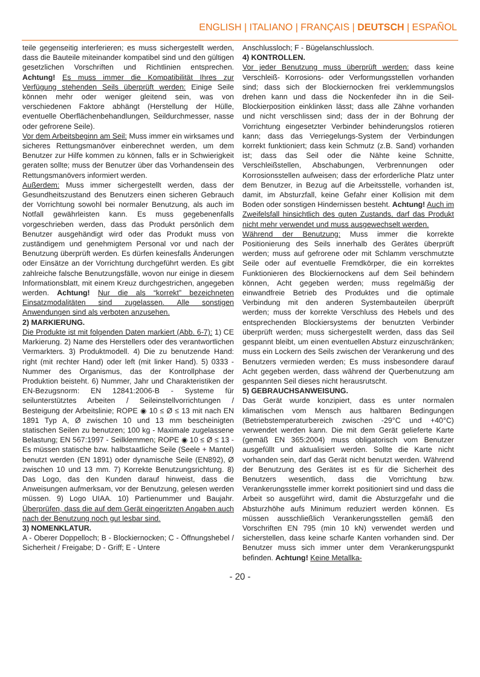ENGLISH | ITALIANO | FRANÇAIS | DEUTSCH | ESPAÑOL
teile gegenseitig interferieren; es muss sichergestellt werden, dass die Bauteile miteinander kompatibel sind und den gültigen gesetzlichen Vorschriften und Richtlinien entsprechen. Achtung! Es muss immer die Kompatibilität Ihres zur Verfügung stehenden Seils überprüft werden: Einige Seile können mehr oder weniger gleitend sein, was von verschiedenen Faktore abhängt (Herstellung der Hülle, eventuelle Oberflächenbehandlungen, Seildurchmesser, nasse oder gefrorene Seile).
Vor dem Arbeitsbeginn am Seil: Muss immer ein wirksames und sicheres Rettungsmanöver einberechnet werden, um dem Benutzer zur Hilfe kommen zu können, falls er in Schwierigkeit geraten sollte; muss der Benutzer über das Vorhandensein des Rettungsmanövers informiert werden.
Außerdem: Muss immer sichergestellt werden, dass der Gesundheitszustand des Benutzers einen sicheren Gebrauch der Vorrichtung sowohl bei normaler Benutzung, als auch im Notfall gewährleisten kann. Es muss gegebenenfalls vorgeschrieben werden, dass das Produkt persönlich dem Benutzer ausgehändigt wird oder das Produkt muss von zuständigem und genehmigtem Personal vor und nach der Benutzung überprüft werden. Es dürfen keinesfalls Änderungen oder Einsätze an der Vorrichtung durchgeführt werden. Es gibt zahlreiche falsche Benutzungsfälle, wovon nur einige in diesem Informationsblatt, mit einem Kreuz durchgestrichen, angegeben werden. Achtung! Nur die als “korrekt” bezeichneten Einsatzmodalitäten sind zugelassen. Alle sonstigen Anwendungen sind als verboten anzusehen.
2) MARKIERUNG.
Die Produkte ist mit folgenden Daten markiert (Abb. 6-7): 1) CE Markierung. 2) Name des Herstellers oder des verantwortlichen Vermarkters. 3) Produktmodell. 4) Die zu benutzende Hand: right (mit rechter Hand) oder left (mit linker Hand). 5) 0333 - Nummer des Organismus, das der Kontrollphase der Produktion beisteht. 6) Nummer, Jahr und Charakteristiken der EN-Bezugsnorm: EN 12841:2006-B - Systeme für seilunterstütztes Arbeiten / Seileinstellvorrichtungen / Besteigung der Arbeitslinie; ROPE ◉ 10 ≤ Ø ≤ 13 mit nach EN 1891 Typ A, Ø zwischen 10 und 13 mm bescheinigten statischen Seilen zu benutzen; 100 kg - Maximale zugelassene Belastung; EN 567:1997 - Seilklemmen; ROPE ◉ 10 ≤ Ø ≤ 13 - Es müssen statische bzw. halbstaatliche Seile (Seele + Mantel) benutzt werden (EN 1891) oder dynamische Seile (EN892), Ø zwischen 10 und 13 mm. 7) Korrekte Benutzungsrichtung. 8) Das Logo, das den Kunden darauf hinweist, dass die Anweisungen aufmerksam, vor der Benutzung, gelesen werden müssen. 9) Logo UIAA. 10) Partienummer und Baujahr. Überprüfen, dass die auf dem Gerät eingeritzten Angaben auch nach der Benutzung noch gut lesbar sind.
3) NOMENKLATUR.
A - Oberer Doppelloch; B - Blockiernocken; C - Öffnungshebel / Sicherheit / Freigabe; D - Griff; E - Untere
Anschlussloch; F - Bügelanschlussloch.
4) KONTROLLEN.
Vor jeder Benutzung muss überprüft werden: dass keine Verschleiß- Korrosions- oder Verformungsstellen vorhanden sind; dass sich der Blockiernocken frei verklemmungslos drehen kann und dass die Nockenfeder ihn in die Seil-Blockierposition einklinken lässt; dass alle Zähne vorhanden und nicht verschlissen sind; dass der in der Bohrung der Vorrichtung eingesetzter Verbinder behinderungslos rotieren kann; dass das Verriegelungs-System der Verbindungen korrekt funktioniert; dass kein Schmutz (z.B. Sand) vorhanden ist; dass das Seil oder die Nähte keine Schnitte, Verschleißstellen, Abschabungen, Verbrennungen oder Korrosionsstellen aufweisen; dass der erforderliche Platz unter dem Benutzer, in Bezug auf die Arbeitsstelle, vorhanden ist, damit, im Absturzfall, keine Gefahr einer Kollision mit dem Boden oder sonstigen Hindernissen besteht. Achtung! Auch im Zweifelsfall hinsichtlich des guten Zustands, darf das Produkt nicht mehr verwendet und muss ausgewechselt werden.
Während der Benutzung: Muss immer die korrekte Positionierung des Seils innerhalb des Gerätes überprüft werden; muss auf gefrorene oder mit Schlamm verschmutzte Seile oder auf eventuelle Fremdkörper, die ein korrektes Funktionieren des Blockiernockens auf dem Seil behindern können, Acht gegeben werden; muss regelmäßig der einwandfreie Betrieb des Produktes und die optimale Verbindung mit den anderen Systembauteilen überprüft werden; muss der korrekte Verschluss des Hebels und des entsprechenden Blockiersystems der benutzten Verbinder überprüft werden; muss sichergestellt werden, dass das Seil gespannt bleibt, um einen eventuellen Absturz einzuschränken; muss ein Lockern des Seils zwischen der Verankerung und des Benutzers vermieden werden; Es muss insbesondere darauf Acht gegeben werden, dass während der Querbenutzung am gespannten Seil dieses nicht herausrutscht.
5) GEBRAUCHSANWEISUNG.
Das Gerät wurde konzipiert, dass es unter normalen klimatischen vom Mensch aus haltbaren Bedingungen (Betriebstemperaturbereich zwischen -29°C und +40°C) verwendet werden kann. Die mit dem Gerät gelieferte Karte (gemäß EN 365:2004) muss obligatorisch vom Benutzer ausgefüllt und aktualisiert werden. Sollte die Karte nicht vorhanden sein, darf das Gerät nicht benutzt werden. Während der Benutzung des Gerätes ist es für die Sicherheit des Benutzers wesentlich, dass die Vorrichtung bzw. Verankerungsstelle immer korrekt positioniert sind und dass die Arbeit so ausgeführt wird, damit die Absturzgefahr und die Absturzhöhe aufs Minimum reduziert werden können. Es müssen ausschließlich Verankerungsstellen gemäß den Vorschriften EN 795 (min 10 kN) verwendet werden und sicherstellen, dass keine scharfe Kanten vorhanden sind. Der Benutzer muss sich immer unter dem Verankerungspunkt befinden. Achtung! Keine Metallka-
- 20 -